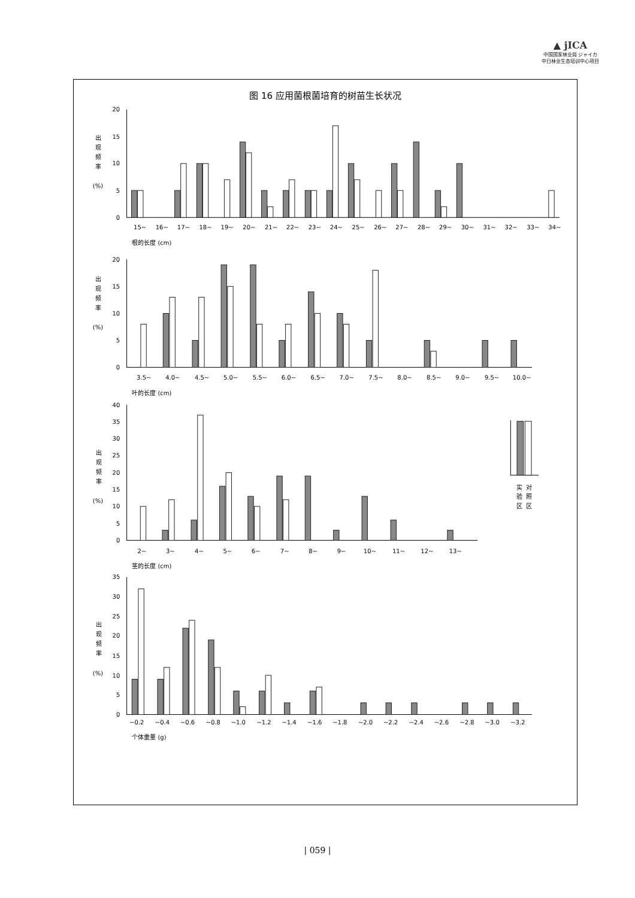▲ jICA
中国国家林业局 ジャイカ
中日林业生态培训中心项目
图 16 应用菌根菌培育的树苗生长状况
出
现
频
率
(%)
0
5
10
15
20
15~
16~
17~
18~
19~
20~
21~
22~
23~
24~
25~
26~
27~
28~
29~
30~
31~
32~
33~
34~
根的长度 (cm)
出
现
频
率
(%)
0
5
10
15
20
3.5~
4.0~
4.5~
5.0~
5.5~
6.0~
6.5~
7.0~
7.5~
8.0~
8.5~
9.0~
9.5~
10.0~
叶的长度 (cm)
出
现
频
率
(%)
0
5
10
15
20
25
30
35
40
实
验
区
对
照
区
2~
3~
4~
5~
6~
7~
8~
9~
10~
11~
12~
13~
茎的长度 (cm)
出
现
频
率
(%)
0
5
10
15
20
25
30
35
~0.2
~0.4
~0.6
~0.8
~1.0
~1.2
~1.4
~1.6
~1.8
~2.0
~2.2
~2.4
~2.6
~2.8
~3.0
~3.2
个体重量 (g)
| 059 |